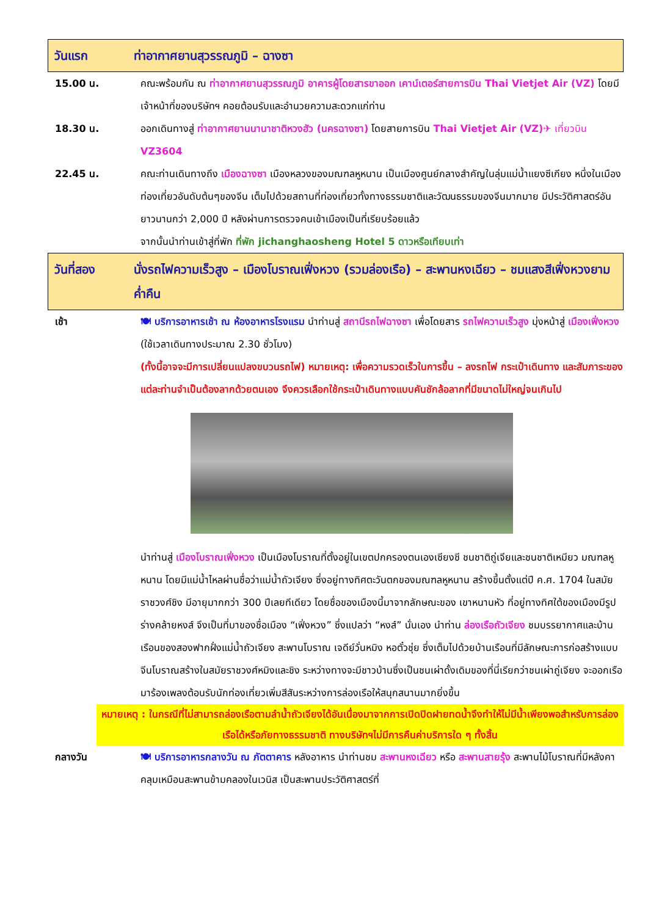วันแรก ท่าอากาศยานสุวรรณภูมิ – ฉางซา
15.00 น. คณะพร้อมกัน ณ ท่าอากาศยานสุวรรณภูมิ อาคารผู้โดยสารขาออก เคาน์เตอร์สายการบิน Thai Vietjet Air (VZ) โดยมีเจ้าหน้าที่ของบริษัทฯ คอยต้อนรับและอำนวยความสะดวกแก่ท่าน
18.30 น. ออกเดินทางสู่ ท่าอากาศยานนานาชาติหวงฮัว (นครฉางซา) โดยสายการบิน Thai Vietjet Air (VZ)✈ เที่ยวบิน VZ3604
22.45 น. คณะท่านเดินทางถึง เมืองฉางซา เมืองหลวงของมณฑลหูหนาน เป็นเมืองศูนย์กลางสำคัญในลุ่มแม่น้ำแยงซีเกียง หนึ่งในเมืองท่องเที่ยวอันดับต้นๆของจีน เต็มไปด้วยสถานที่ท่องเที่ยวทั้งทางธรรมชาติและวัฒนธรรมของจีนมากมาย มีประวัติศาสตร์อันยาวนานกว่า 2,000 ปี หลังผ่านการตรวจคนเข้าเมืองเป็นที่เรียบร้อยแล้ว
จากนั้นนำท่านเข้าสู่ที่พัก ที่พัก jichanghaosheng Hotel 5 ดาวหรือเทียบเท่า
วันที่สอง นั่งรถไฟความเร็วสูง – เมืองโบราณเฟิ่งหวง (รวมล่องเรือ) – สะพานหงเฉียว – ชมแสงสีเฟิ่งหวงยามค่ำคืน
เช้า 🍽 บริการอาหารเช้า ณ ห้องอาหารโรงแรม นำท่านสู่ สถานีรถไฟฉางซา เพื่อโดยสาร รถไฟความเร็วสูง มุ่งหน้าสู่ เมืองเฟิ่งหวง (ใช้เวลาเดินทางประมาณ 2.30 ชั่วโมง)
(ทั้งนี้อาจจะมีการเปลี่ยนแปลงขบวนรถไฟ) หมายเหตุ: เพื่อความรวดเร็วในการขึ้น – ลงรถไฟ กระเป๋าเดินทาง และสัมภาระของแต่ละท่านจำเป็นต้องลากด้วยตนเอง จึงควรเลือกใช้กระเป๋าเดินทางแบบคันชักล้อลากที่มีขนาดไม่ใหญ่จนเกินไป
นำท่านสู่ เมืองโบราณเฟิ่งหวง เป็นเมืองโบราณที่ตั้งอยู่ในเขตปกครองตนเองเซียงซี ชนชาติถู่เจียและชนชาติเหมียว มณฑลหูหนาน โดยมีแม่น้ำไหลผ่านชื่อว่าแม่น้ำถัวเจียง ซึ่งอยู่ทางทิศตะวันตกของมณฑลหูหนาน สร้างขึ้นตั้งแต่ปี ค.ศ. 1704 ในสมัยราชวงศ์ชิง มีอายุมากกว่า 300 ปีเลยทีเดียว โดยชื่อของเมืองนี้มาจากลักษณะของ เขาหนานหัว ที่อยู่ทางทิศใต้ของเมืองมีรูปร่างคล้ายหงส์ จึงเป็นที่มาของชื่อเมือง “เฟิ่งหวง” ซึ่งแปลว่า “หงส์” นั่นเอง นำท่าน ล่องเรือถัวเจียง ชมบรรยากาศและบ้านเรือนของสองฟากฝั่งแม่น้ำถัวเจียง สะพานโบราณ เจดีย์วั่นหมิง หอตั๋วชุ่ย ซึ่งเต็มไปด้วยบ้านเรือนที่มีลักษณะการก่อสร้างแบบจีนโบราณสร้างในสมัยราชวงศ์หมิงและชิง ระหว่างทางจะมีชาวบ้านซึ่งเป็นชนเผ่าดั้งเดิมของที่นี่เรียกว่าชนเผ่าถู่เจียง จะออกเรือมาร้องเพลงต้อนรับนักท่องเที่ยวเพิ่มสีสันระหว่างการล่องเรือให้สนุกสนานมากยิ่งขึ้น
หมายเหตุ : ในกรณีที่ไม่สามารถล่องเรือตามลำน้ำถัวเจียงได้อันเนื่องมาจากการเปิดปิดฝายทดน้ำจึงทำให้ไม่มีน้ำเพียงพอสำหรับการล่องเรือได้หรือภัยทางธรรมชาติ ทางบริษัทฯไม่มีการคืนค่าบริการใด ๆ ทั้งสิ้น
กลางวัน 🍽 บริการอาหารกลางวัน ณ ภัตตาคาร หลังอาหาร นำท่านชม สะพานหงเฉียว หรือ สะพานสายรุ้ง สะพานไม้โบราณที่มีหลังคาคลุมเหมือนสะพานข้ามคลองในเวนิส เป็นสะพานประวัติศาสตร์ที่